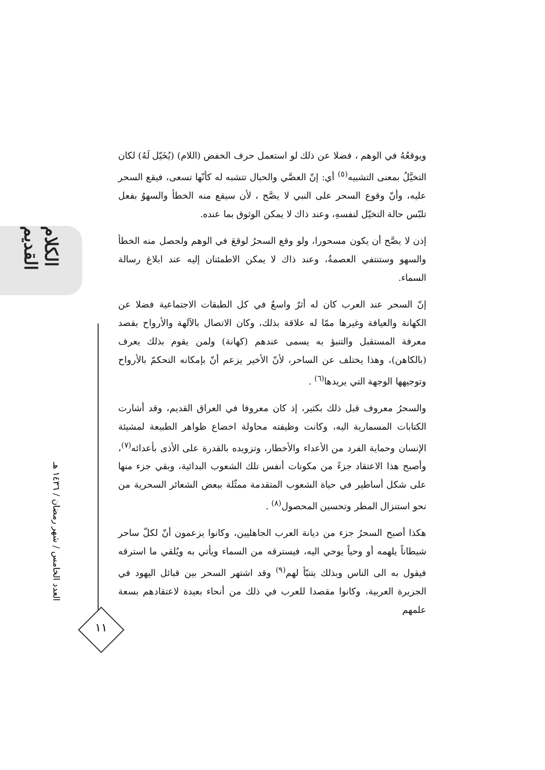الكلام القديم
العدد الخامس / شهر رمضان / ١٤٣٦ هـ
١١
ويوقعُهُ في الوهم ، فضلا عن ذلك لو استعمل حرف الخفض (اللام) (يُخَيّل لَهُ) لكان التخيَّلُ بمعنى التشبيه<sup>(٥)</sup> أي: إنّ العصَّي والحبال تتشبه له كأنّها تسعى، فيقع السحر عليه، وأنّ وقوع السحر على النبي لا يصَّح ، لأن سيقع منه الخطأ والسهوُ بفعل تلبّس حالة التخيّل لنفسهِ، وعند ذاك لا يمكن الوثوق بما عنده.
إذن لا يصَّح أن يكون مسحورا، ولو وقع السحرُ لوقعَ في الوهم ولحصل منه الخطأ والسهو وستنتفي العصمةُ، وعند ذاك لا يمكن الاطمئنان إليه عند ابلاغ رسالة السماء.
إنّ السحر عند العرب كان له أثرٌ واسعٌ في كل الطبقات الاجتماعية فضلا عن الكهانة والعيافة وغيرها ممّا له علاقة بذلك، وكان الاتصال بالآلهة والأرواح بقصد معرفة المستقبل والتنبؤ به يسمى عندهم (كهانة) ولمن يقوم بذلك يعرف (بالكاهن)، وهذا يختلف عن الساحر، لأنّ الأخير يزعم أنّ بإمكانه التحكمّ بالأرواح وتوجيهها الوجهة التي يريدها<sup>(٦)</sup> .
والسحرُ معروف قبل ذلك بكثير، إذ كان معروفا في العراق القديم، وقد أشارت الكتابات المسمارية اليه، وكانت وظيفته محاولة اخضاع ظواهر الطبيعة لمشيئة الإنسان وحماية الفرد من الأعداء والأخطار، وتزويده بالقدرة على الأذى بأعدائه<sup>(٧)</sup>، وأصبح هذا الاعتقاد جزءً من مكونات أنفس تلك الشعوب البدائية، وبقي جزء منها على شكل أساطير في حياة الشعوب المتقدمة ممثّلة ببعض الشعائر السحرية من نحو استنزال المطر وتحسين المحصول<sup>(٨)</sup> .
هكذا أصبح السحرُ جزء من ديانة العرب الجاهليين، وكانوا يزعمون أنّ لكلّ ساحر شيطاناً يلهمه أو وحياً يوحي اليه، فيسترقه من السماء ويأتي به ويُلقي ما استرقه فيقول به الى الناس وبذلك يتنبّأ لهم<sup>(٩)</sup> وقد اشتهر السحر بين قبائل اليهود في الجزيرة العربية، وكانوا مقصدا للعرب في ذلك من أنحاء بعيدة لاعتقادهم بسعة علمهم